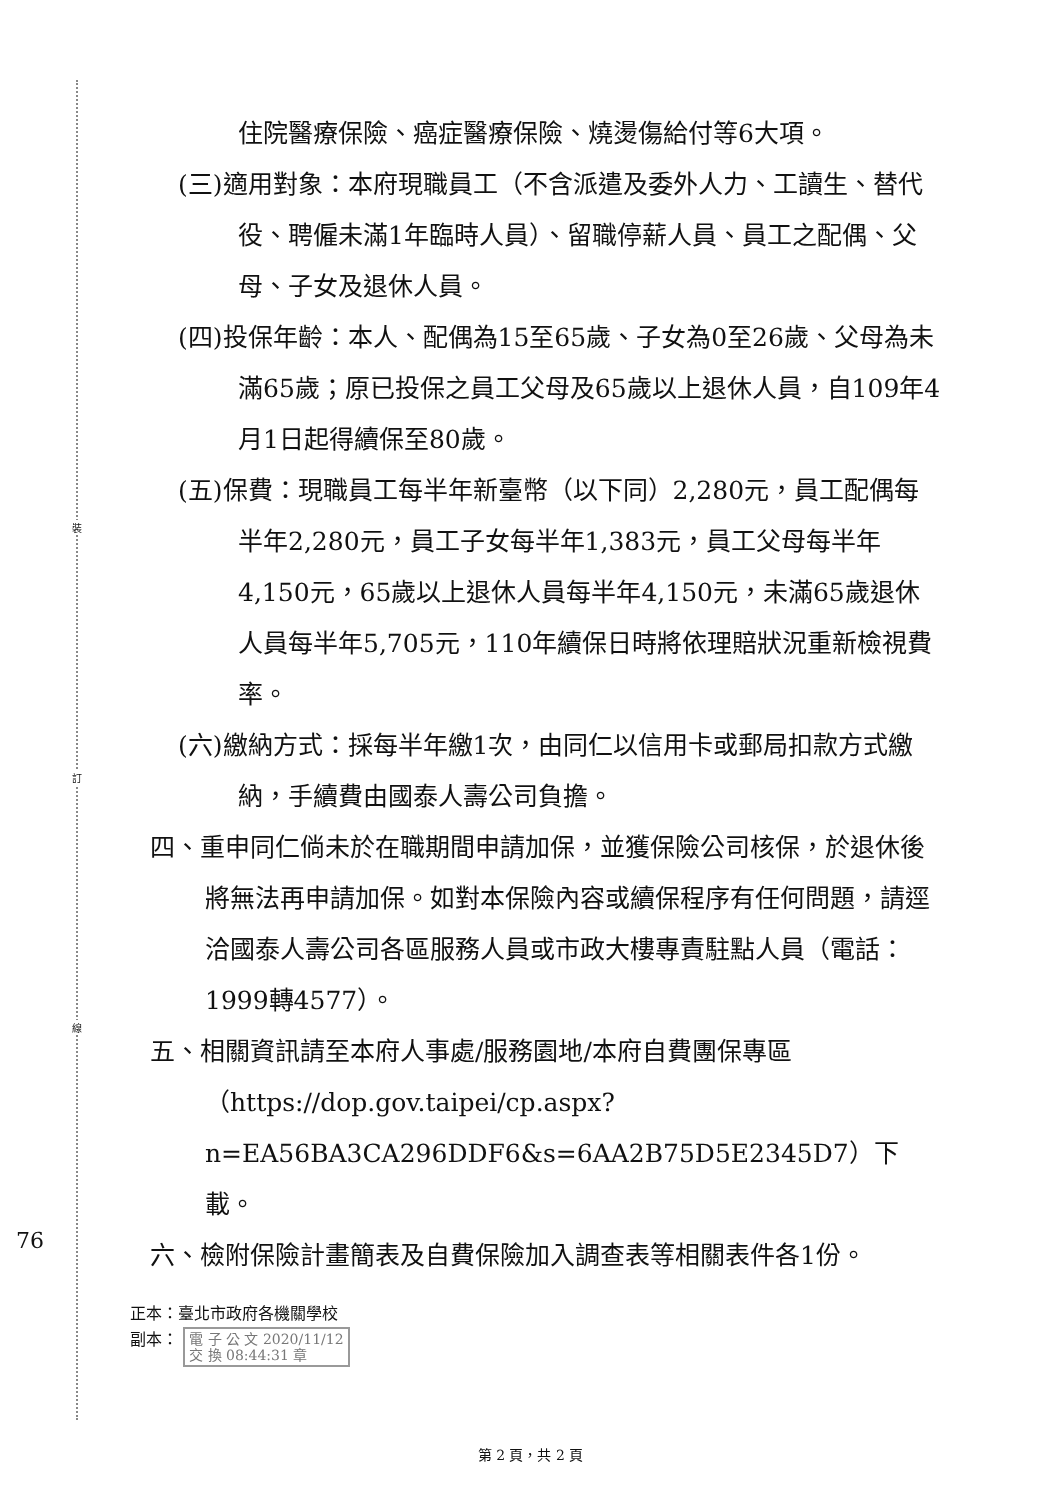裝
訂
線
住院醫療保險、癌症醫療保險、燒燙傷給付等6大項。
(三)適用對象：本府現職員工（不含派遣及委外人力、工讀生、替代役、聘僱未滿1年臨時人員）、留職停薪人員、員工之配偶、父母、子女及退休人員。
(四)投保年齡：本人、配偶為15至65歲、子女為0至26歲、父母為未滿65歲；原已投保之員工父母及65歲以上退休人員，自109年4月1日起得續保至80歲。
(五)保費：現職員工每半年新臺幣（以下同）2,280元，員工配偶每半年2,280元，員工子女每半年1,383元，員工父母每半年4,150元，65歲以上退休人員每半年4,150元，未滿65歲退休人員每半年5,705元，110年續保日時將依理賠狀況重新檢視費率。
(六)繳納方式：採每半年繳1次，由同仁以信用卡或郵局扣款方式繳納，手續費由國泰人壽公司負擔。
四、重申同仁倘未於在職期間申請加保，並獲保險公司核保，於退休後將無法再申請加保。如對本保險內容或續保程序有任何問題，請逕洽國泰人壽公司各區服務人員或市政大樓專責駐點人員（電話：1999轉4577）。
五、相關資訊請至本府人事處/服務園地/本府自費團保專區（https://dop.gov.taipei/cp.aspx?n=EA56BA3CA296DDF6&s=6AA2B75D5E2345D7）下載。
六、檢附保險計畫簡表及自費保險加入調查表等相關表件各1份。
正本：臺北市政府各機關學校
副本： 電 子 公 文 2020/11/12
交 換 08:44:31 章
76
第 2 頁，共 2 頁